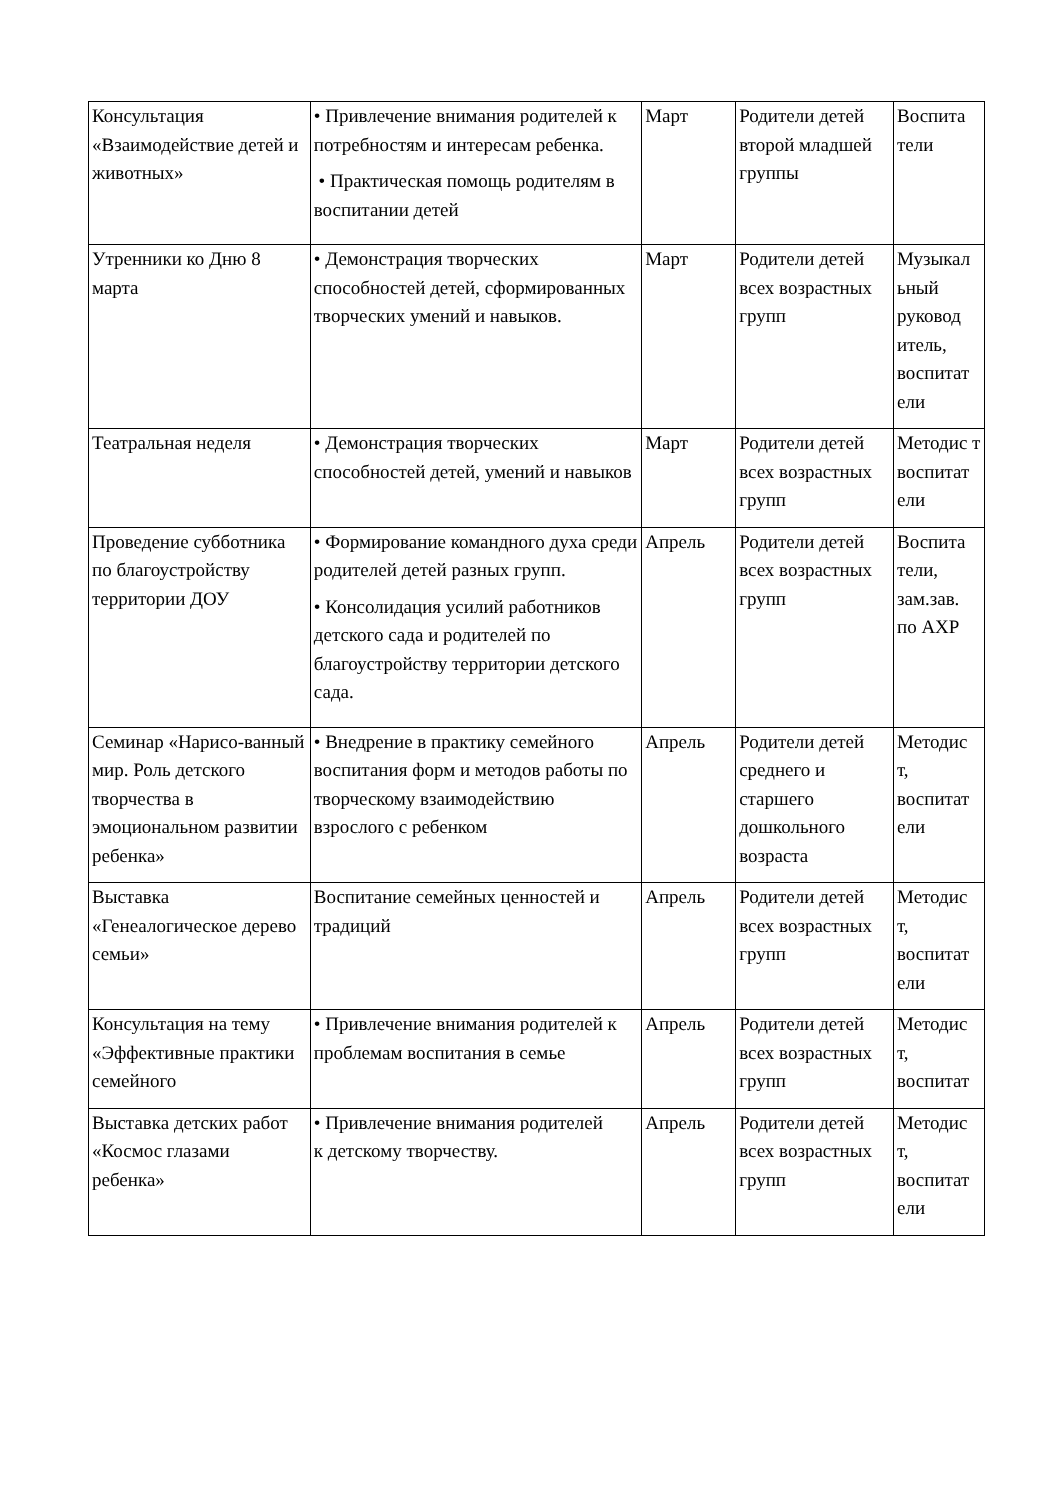| Консультация «Взаимодействие детей и животных» | • Привлечение внимания родителей к потребностям и интересам ребенка. • Практическая помощь родителям в воспитании детей | Март | Родители детей второй младшей группы | Воспита тели |
| Утренники ко Дню 8 марта | • Демонстрация творческих способностей детей, сформированных творческих умений и навыков. | Март | Родители детей всех возрастных групп | Музыкал ьный руковод итель, воспитат ели |
| Театральная неделя | • Демонстрация творческих способностей детей, умений и навыков | Март | Родители детей всех возрастных групп | Методис т воспитат ели |
| Проведение субботника по благоустройству территории ДОУ | • Формирование командного духа среди родителей детей разных групп. • Консолидация усилий работников детского сада и родителей по благоустройству территории детского сада. | Апрель | Родители детей всех возрастных групп | Воспита тели, зам.зав. по АХР |
| Семинар «Нарисо-ванный мир. Роль детского творчества в эмоциональном развитии ребенка» | • Внедрение в практику семейного воспитания форм и методов работы по творческому взаимодействию взрослого с ребенком | Апрель | Родители детей среднего и старшего дошкольного возраста | Методис т, воспитат ели |
| Выставка «Генеалогическое дерево семьи» | Воспитание семейных ценностей и традиций | Апрель | Родители детей всех возрастных групп | Методис т, воспитат ели |
| Консультация на тему «Эффективные практики семейного | • Привлечение внимания родителей к проблемам воспитания в семье | Апрель | Родители детей всех возрастных групп | Методис т, воспитат |
| Выставка детских работ «Космос глазами ребенка» | • Привлечение внимания родителей к детскому творчеству. | Апрель | Родители детей всех возрастных групп | Методис т, воспитат ели |